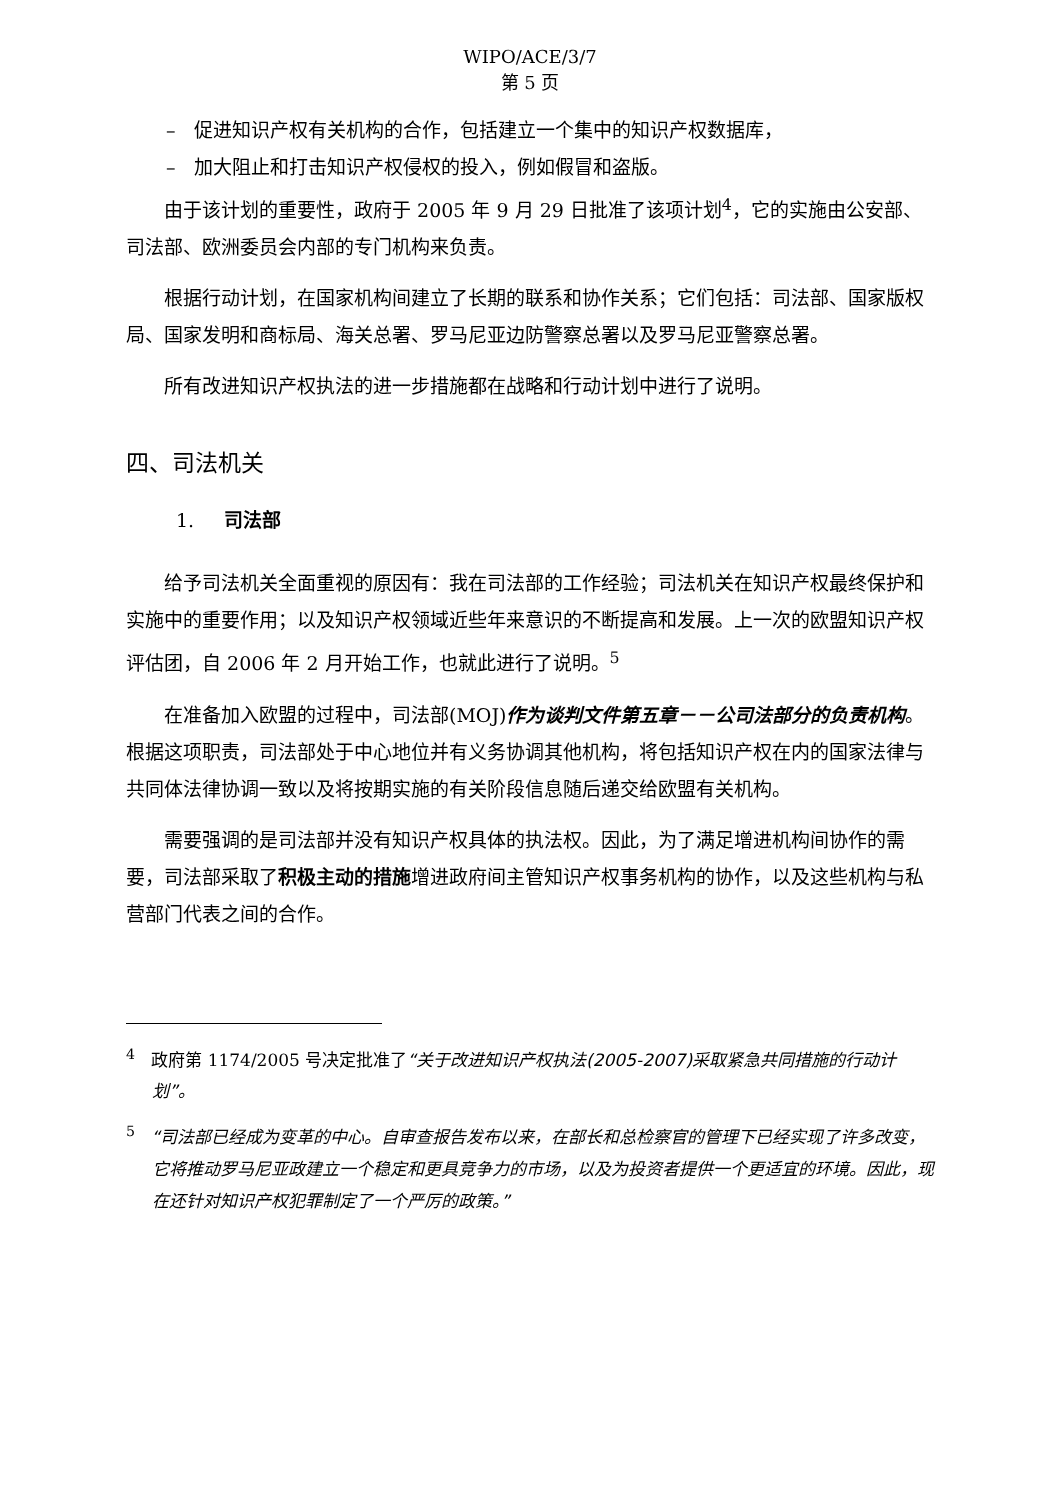WIPO/ACE/3/7
第 5 页
– 促进知识产权有关机构的合作，包括建立一个集中的知识产权数据库，
– 加大阻止和打击知识产权侵权的投入，例如假冒和盗版。
由于该计划的重要性，政府于 2005 年 9 月 29 日批准了该项计划<sup>4</sup>，它的实施由公安部、司法部、欧洲委员会内部的专门机构来负责。
根据行动计划，在国家机构间建立了长期的联系和协作关系；它们包括：司法部、国家版权局、国家发明和商标局、海关总署、罗马尼亚边防警察总署以及罗马尼亚警察总署。
所有改进知识产权执法的进一步措施都在战略和行动计划中进行了说明。
四、司法机关
1. 司法部
给予司法机关全面重视的原因有：我在司法部的工作经验；司法机关在知识产权最终保护和实施中的重要作用；以及知识产权领域近些年来意识的不断提高和发展。上一次的欧盟知识产权评估团，自 2006 年 2 月开始工作，也就此进行了说明。<sup>5</sup>
在准备加入欧盟的过程中，司法部(MOJ)作为谈判文件第五章－－公司法部分的负责机构。根据这项职责，司法部处于中心地位并有义务协调其他机构，将包括知识产权在内的国家法律与共同体法律协调一致以及将按期实施的有关阶段信息随后递交给欧盟有关机构。
需要强调的是司法部并没有知识产权具体的执法权。因此，为了满足增进机构间协作的需要，司法部采取了积极主动的措施增进政府间主管知识产权事务机构的协作，以及这些机构与私营部门代表之间的合作。
<sup>4</sup> 政府第 1174/2005 号决定批准了“关于改进知识产权执法(2005-2007)采取紧急共同措施的行动计划”。
<sup>5</sup> “司法部已经成为变革的中心。自审查报告发布以来，在部长和总检察官的管理下已经实现了许多改变，它将推动罗马尼亚政建立一个稳定和更具竞争力的市场，以及为投资者提供一个更适宜的环境。因此，现在还针对知识产权犯罪制定了一个严厉的政策。”